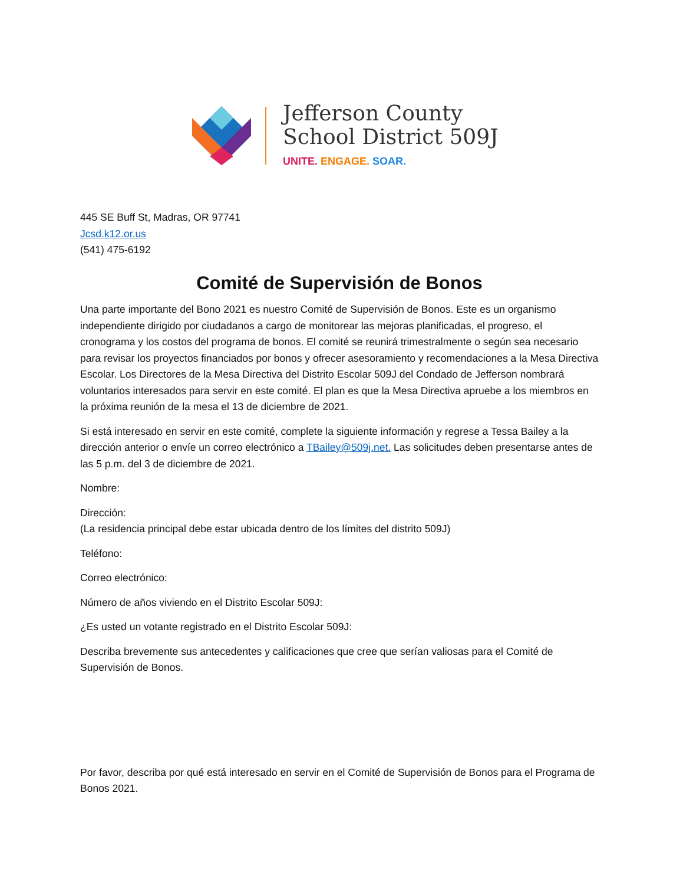Jefferson County
School District 509J
UNITE. ENGAGE. SOAR.
445 SE Buff St, Madras, OR 97741
Jcsd.k12.or.us
(541) 475-6192
Comité de Supervisión de Bonos
Una parte importante del Bono 2021 es nuestro Comité de Supervisión de Bonos. Este es un organismo independiente dirigido por ciudadanos a cargo de monitorear las mejoras planificadas, el progreso, el cronograma y los costos del programa de bonos. El comité se reunirá trimestralmente o según sea necesario para revisar los proyectos financiados por bonos y ofrecer asesoramiento y recomendaciones a la Mesa Directiva Escolar. Los Directores de la Mesa Directiva del Distrito Escolar 509J del Condado de Jefferson nombrará voluntarios interesados para servir en este comité. El plan es que la Mesa Directiva apruebe a los miembros en la próxima reunión de la mesa el 13 de diciembre de 2021.
Si está interesado en servir en este comité, complete la siguiente información y regrese a Tessa Bailey a la dirección anterior o envíe un correo electrónico a TBailey@509j.net. Las solicitudes deben presentarse antes de las 5 p.m. del 3 de diciembre de 2021.
Nombre:
Dirección:
(La residencia principal debe estar ubicada dentro de los límites del distrito 509J)
Teléfono:
Correo electrónico:
Número de años viviendo en el Distrito Escolar 509J:
¿Es usted un votante registrado en el Distrito Escolar 509J:
Describa brevemente sus antecedentes y calificaciones que cree que serían valiosas para el Comité de Supervisión de Bonos.
Por favor, describa por qué está interesado en servir en el Comité de Supervisión de Bonos para el Programa de Bonos 2021.